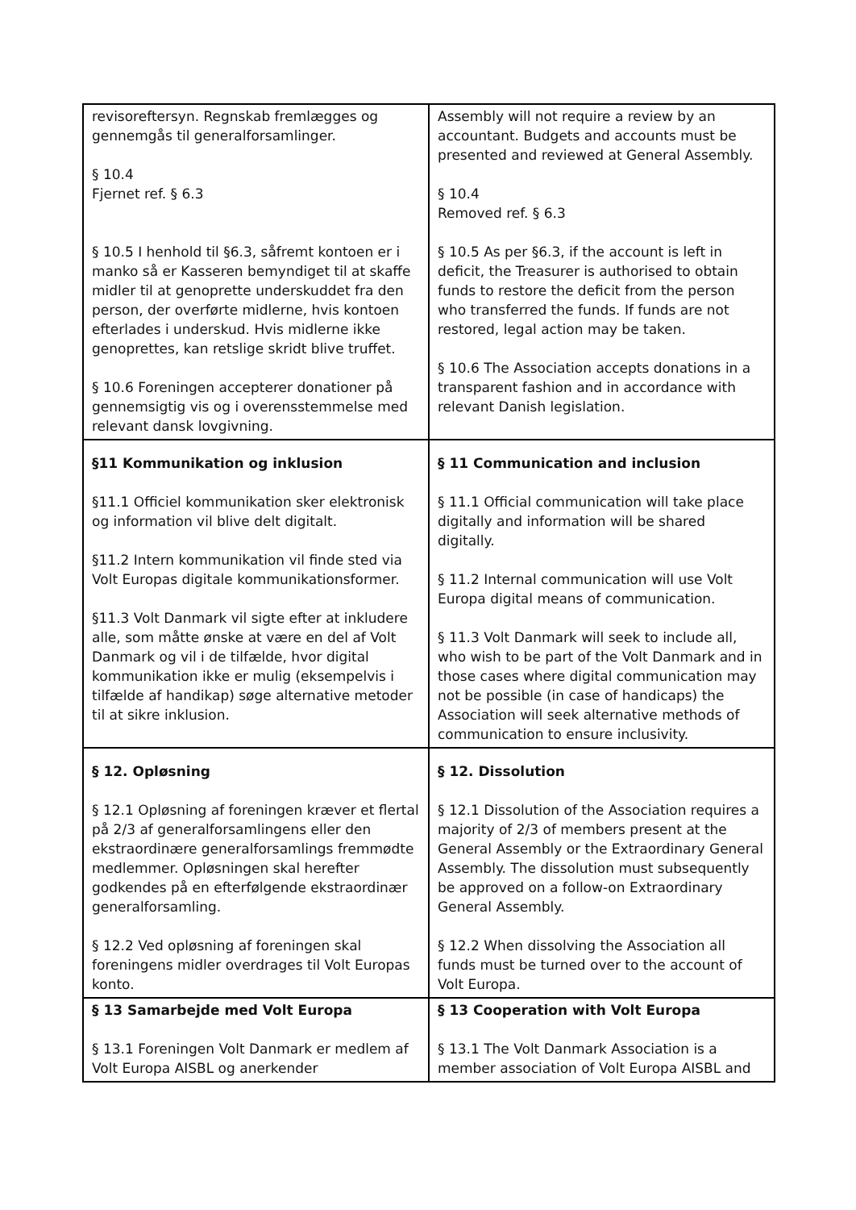| revisoreftersyn. Regnskab fremlægges og gennemgås til generalforsamlinger. § 10.4 Fjernet ref. § 6.3 § 10.5 I henhold til §6.3, såfremt kontoen er i manko så er Kasseren bemyndiget til at skaffe midler til at genoprette underskuddet fra den person, der overførte midlerne, hvis kontoen efterlades i underskud. Hvis midlerne ikke genoprettes, kan retslige skridt blive truffet. § 10.6 Foreningen accepterer donationer på gennemsigtig vis og i overensstemmelse med relevant dansk lovgivning. | Assembly will not require a review by an accountant. Budgets and accounts must be presented and reviewed at General Assembly. § 10.4 Removed ref. § 6.3 § 10.5 As per §6.3, if the account is left in deficit, the Treasurer is authorised to obtain funds to restore the deficit from the person who transferred the funds. If funds are not restored, legal action may be taken. § 10.6 The Association accepts donations in a transparent fashion and in accordance with relevant Danish legislation. |
| §11 Kommunikation og inklusion §11.1 Officiel kommunikation sker elektronisk og information vil blive delt digitalt. §11.2 Intern kommunikation vil finde sted via Volt Europas digitale kommunikationsformer. §11.3 Volt Danmark vil sigte efter at inkludere alle, som måtte ønske at være en del af Volt Danmark og vil i de tilfælde, hvor digital kommunikation ikke er mulig (eksempelvis i tilfælde af handikap) søge alternative metoder til at sikre inklusion. | § 11 Communication and inclusion § 11.1 Official communication will take place digitally and information will be shared digitally. § 11.2 Internal communication will use Volt Europa digital means of communication. § 11.3 Volt Danmark will seek to include all, who wish to be part of the Volt Danmark and in those cases where digital communication may not be possible (in case of handicaps) the Association will seek alternative methods of communication to ensure inclusivity. |
| § 12. Opløsning § 12.1 Opløsning af foreningen kræver et flertal på 2/3 af generalforsamlingens eller den ekstraordinære generalforsamlings fremmødte medlemmer. Opløsningen skal herefter godkendes på en efterfølgende ekstraordinær generalforsamling. § 12.2 Ved opløsning af foreningen skal foreningens midler overdrages til Volt Europas konto. | § 12. Dissolution § 12.1 Dissolution of the Association requires a majority of 2/3 of members present at the General Assembly or the Extraordinary General Assembly. The dissolution must subsequently be approved on a follow-on Extraordinary General Assembly. § 12.2 When dissolving the Association all funds must be turned over to the account of Volt Europa. |
| § 13 Samarbejde med Volt Europa § 13.1 Foreningen Volt Danmark er medlem af Volt Europa AISBL og anerkender | § 13 Cooperation with Volt Europa § 13.1 The Volt Danmark Association is a member association of Volt Europa AISBL and |